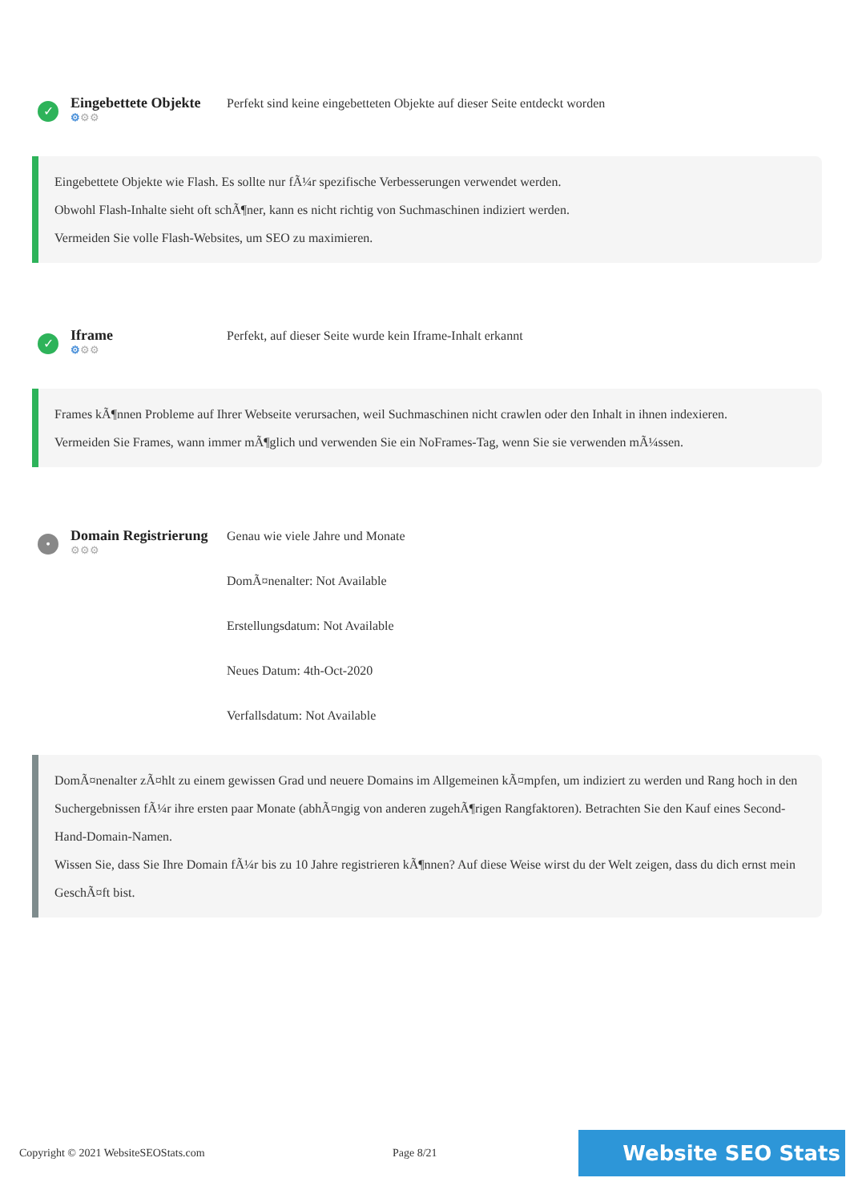✓
Eingebettete Objekte
⚙⚙⚙
Perfekt sind keine eingebetteten Objekte auf dieser Seite entdeckt worden
Eingebettete Objekte wie Flash. Es sollte nur fÃ¼r spezifische Verbesserungen verwendet werden.
Obwohl Flash-Inhalte sieht oft schÃ¶ner, kann es nicht richtig von Suchmaschinen indiziert werden.
Vermeiden Sie volle Flash-Websites, um SEO zu maximieren.
✓
Iframe
⚙⚙⚙
Perfekt, auf dieser Seite wurde kein Iframe-Inhalt erkannt
Frames kÃ¶nnen Probleme auf Ihrer Webseite verursachen, weil Suchmaschinen nicht crawlen oder den Inhalt in ihnen indexieren.
Vermeiden Sie Frames, wann immer mÃ¶glich und verwenden Sie ein NoFrames-Tag, wenn Sie sie verwenden mÃ¼ssen.
•
Domain Registrierung
⚙⚙⚙
Genau wie viele Jahre und Monate
DomÃ¤nenalter: Not Available
Erstellungsdatum: Not Available
Neues Datum: 4th-Oct-2020
Verfallsdatum: Not Available
DomÃ¤nenalter zÃ¤hlt zu einem gewissen Grad und neuere Domains im Allgemeinen kÃ¤mpfen, um indiziert zu werden und Rang hoch in den Suchergebnissen fÃ¼r ihre ersten paar Monate (abhÃ¤ngig von anderen zugehÃ¶rigen Rangfaktoren). Betrachten Sie den Kauf eines Second-Hand-Domain-Namen.
Wissen Sie, dass Sie Ihre Domain fÃ¼r bis zu 10 Jahre registrieren kÃ¶nnen? Auf diese Weise wirst du der Welt zeigen, dass du dich ernst mein GeschÃ¤ft bist.
Copyright © 2021 WebsiteSEOStats.com Page 8/21
Website SEO Stats